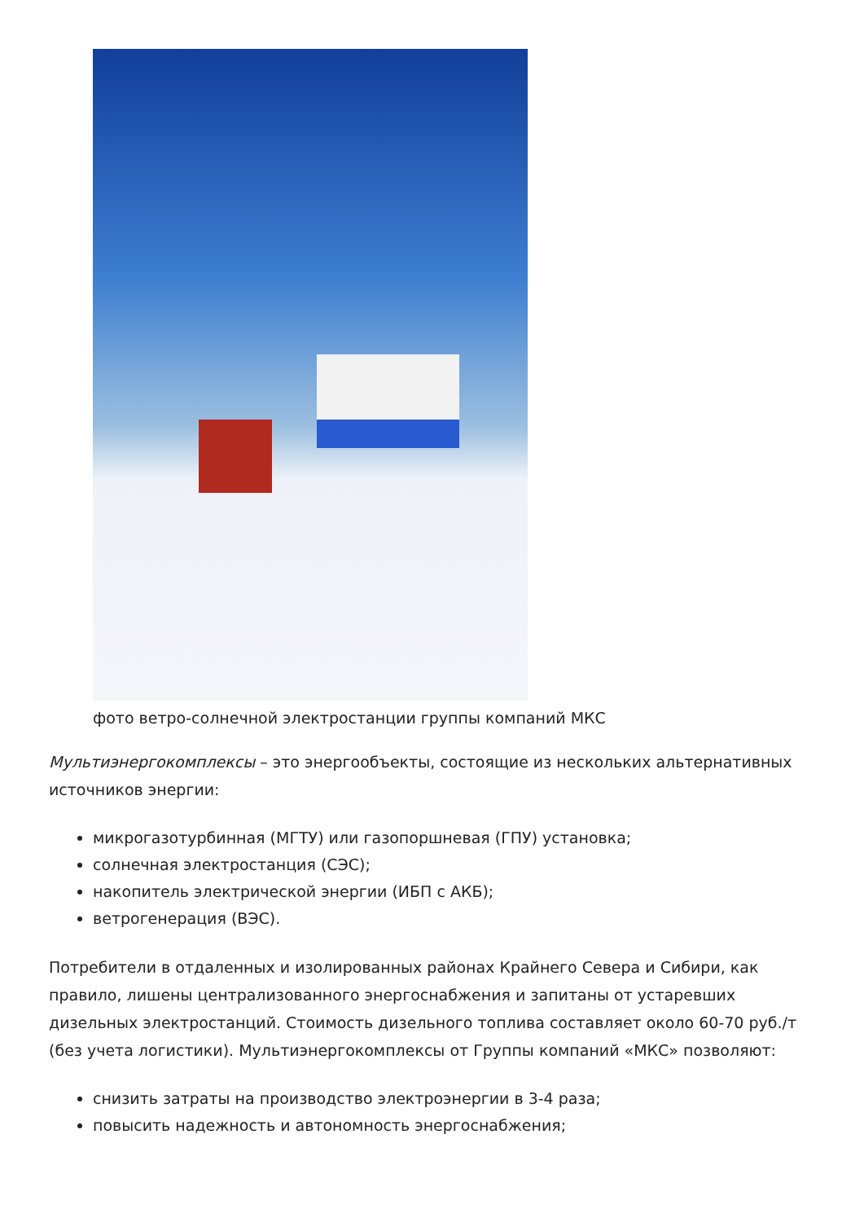фото ветро-солнечной электростанции группы компаний МКС
Мультиэнергокомплексы – это энергообъекты, состоящие из нескольких альтернативных источников энергии:
микрогазотурбинная (МГТУ) или газопоршневая (ГПУ) установка;
солнечная электростанция (СЭС);
накопитель электрической энергии (ИБП с АКБ);
ветрогенерация (ВЭС).
Потребители в отдаленных и изолированных районах Крайнего Севера и Сибири, как правило, лишены централизованного энергоснабжения и запитаны от устаревших дизельных электростанций. Стоимость дизельного топлива составляет около 60-70 руб./т (без учета логистики). Мультиэнергокомплексы от Группы компаний «МКС» позволяют:
снизить затраты на производство электроэнергии в 3-4 раза;
повысить надежность и автономность энергоснабжения;